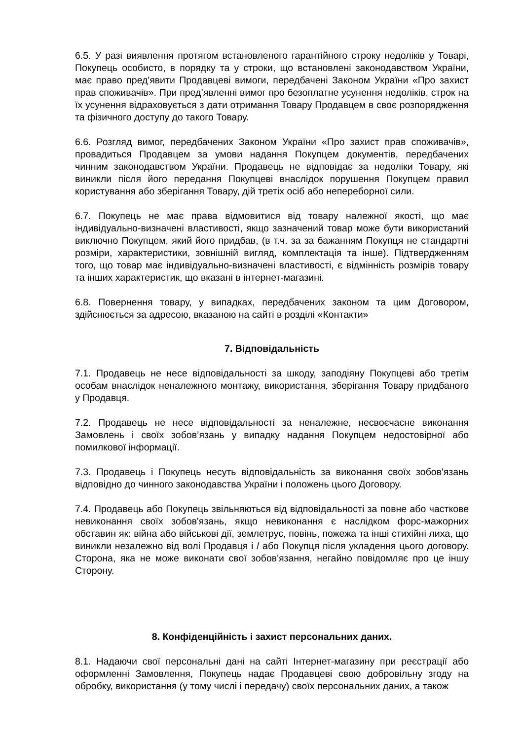6.5. У разі виявлення протягом встановленого гарантійного строку недоліків у Товарі, Покупець особисто, в порядку та у строки, що встановлені законодавством України, має право пред'явити Продавцеві вимоги, передбачені Законом України «Про захист прав споживачів». При пред’явленні вимог про безоплатне усунення недоліків, строк на їх усунення відраховується з дати отримання Товару Продавцем в своє розпорядження та фізичного доступу до такого Товару.
6.6. Розгляд вимог, передбачених Законом України «Про захист прав споживачів», провадиться Продавцем за умови надання Покупцем документів, передбачених чинним законодавством України. Продавець не відповідає за недоліки Товару, які виникли після його передання Покупцеві внаслідок порушення Покупцем правил користування або зберігання Товару, дій третіх осіб або непереборної сили.
6.7. Покупець не має права відмовитися від товару належної якості, що має індивідуально-визначені властивості, якщо зазначений товар може бути використаний виключно Покупцем, який його придбав, (в т.ч. за за бажанням Покупця не стандартні розміри, характеристики, зовнішній вигляд, комплектація та інше). Підтвердженням того, що товар має індивідуально-визначені властивості, є відмінність розмірів товару та інших характеристик, що вказані в інтернет-магазині.
6.8. Повернення товару, у випадках, передбачених законом та цим Договором, здійснюється за адресою, вказаною на сайті в розділі «Контакти»
7. Відповідальність
7.1. Продавець не несе відповідальності за шкоду, заподіяну Покупцеві або третім особам внаслідок неналежного монтажу, використання, зберігання Товару придбаного у Продавця.
7.2. Продавець не несе відповідальності за неналежне, несвоєчасне виконання Замовлень і своїх зобов’язань у випадку надання Покупцем недостовірної або помилкової інформації.
7.3. Продавець і Покупець несуть відповідальність за виконання своїх зобов'язань відповідно до чинного законодавства України і положень цього Договору.
7.4. Продавець або Покупець звільняються від відповідальності за повне або часткове невиконання своїх зобов'язань, якщо невиконання є наслідком форс-мажорних обставин як: війна або військові дії, землетрус, повінь, пожежа та інші стихійні лиха, що виникли незалежно від волі Продавця і / або Покупця після укладення цього договору. Сторона, яка не може виконати свої зобов'язання, негайно повідомляє про це іншу Сторону.
8. Конфіденційність і захист персональних даних.
8.1. Надаючи свої персональні дані на сайті Інтернет-магазину при реєстрації або оформленні Замовлення, Покупець надає Продавцеві свою добровільну згоду на обробку, використання (у тому числі і передачу) своїх персональних даних, а також